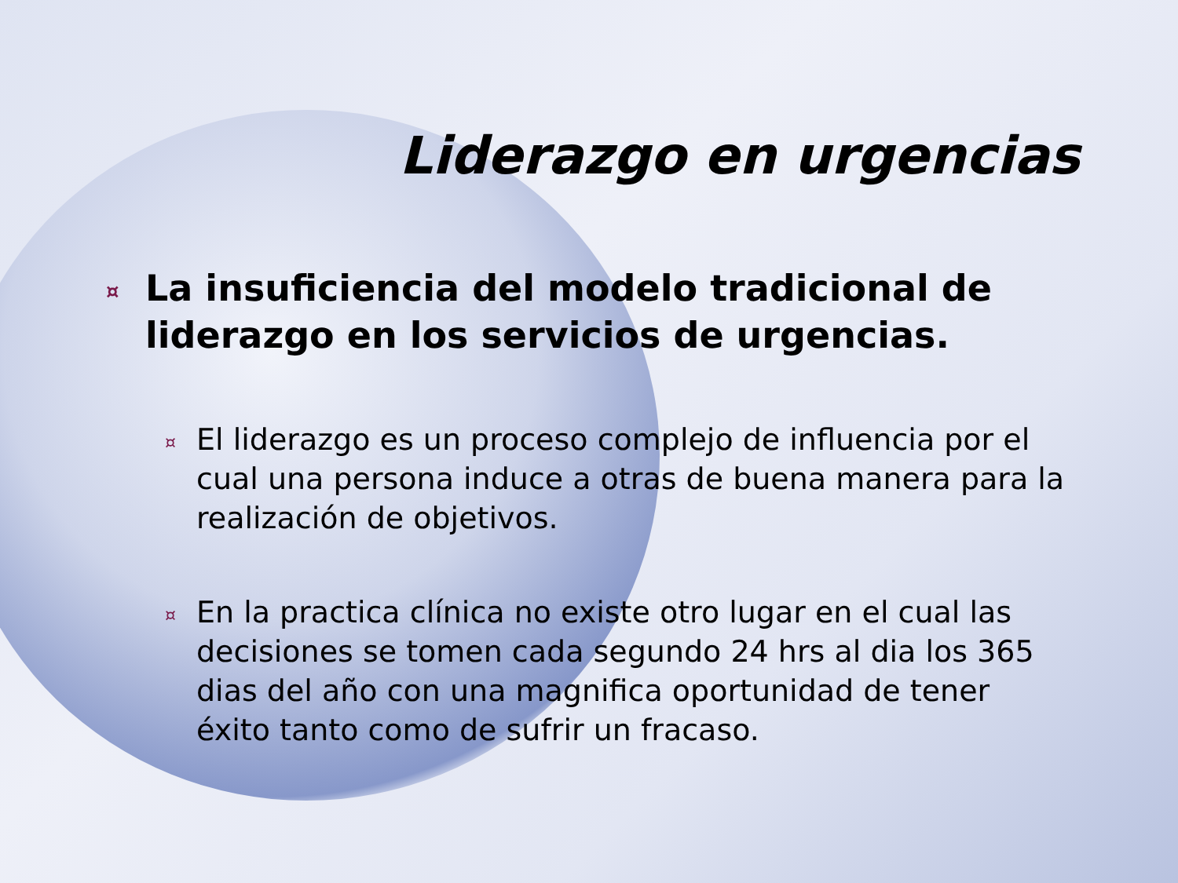Liderazgo en urgencias
¤ La insuficiencia del modelo tradicional de liderazgo en los servicios de urgencias.
¤ El liderazgo es un proceso complejo de influencia por el cual una persona induce a otras de buena manera para la realización de objetivos.
¤ En la practica clínica no existe otro lugar en el cual las decisiones se tomen cada segundo 24 hrs al dia los 365 dias del año con una magnifica oportunidad de tener éxito tanto como de sufrir un fracaso.